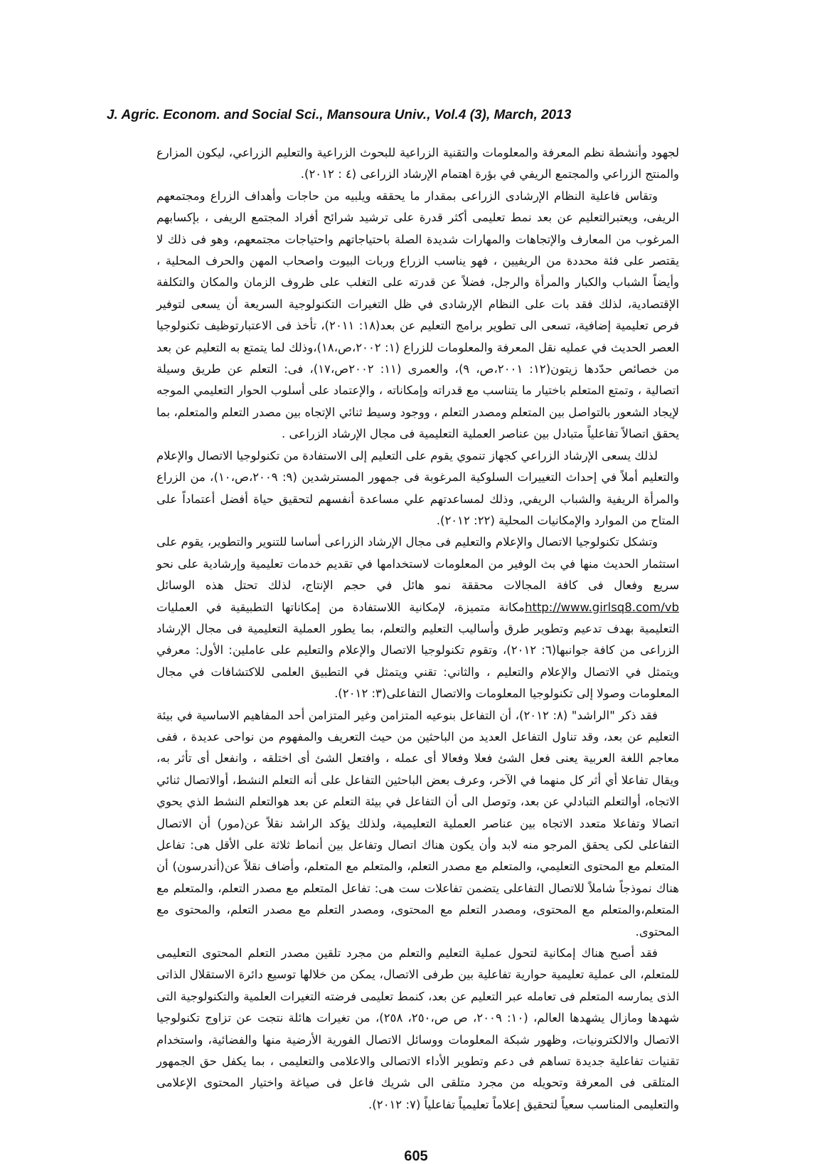J. Agric. Econom. and Social Sci., Mansoura Univ., Vol.4 (3), March, 2013
لجهود وأنشطة نظم المعرفة والمعلومات والتقنية الزراعية للبحوث الزراعية والتعليم الزراعي، ليكون المزارع والمنتج الزراعي والمجتمع الريفي في بؤرة اهتمام الإرشاد الزراعى (٤ : ٢٠١٢).
وتقاس فاعلية النظام الإرشادى الزراعى بمقدار ما يحققه ويلبيه من حاجات وأهداف الزراع ومجتمعهم الريفى، ويعتبرالتعليم عن بعد نمط تعليمى أكثر قدرة على ترشيد شرائح أفراد المجتمع الريفى ، بإكسابهم المرغوب من المعارف والإتجاهات والمهارات شديدة الصلة باحتياجاتهم واحتياجات مجتمعهم، وهو فى ذلك لا يقتصر على فئة محددة من الريفيين ، فهو يناسب الزراع وربات البيوت واصحاب المهن والحرف المحلية ، وأيضاً الشباب والكبار والمرأة والرجل، فضلاً عن قدرته على التغلب على ظروف الزمان والمكان والتكلفة الإقتصادية، لذلك فقد بات على النظام الإرشادى في ظل التغيرات التكنولوجية السريعة أن يسعى لتوفير فرص تعليمية إضافية، تسعى الى تطوير برامج التعليم عن بعد(١٨: ٢٠١١)، تأخذ فى الاعتبارتوظيف تكنولوجيا العصر الحديث في عمليه نقل المعرفة والمعلومات للزراع (١: ٢٠٠٢،ص،١٨)،وذلك لما يتمتع به التعليم عن بعد من خصائص حدّدها زيتون(١٢: ٢٠٠١،ص، ٩)، والعمرى (١١: ٢٠٠٢ص،١٧)، فى: التعلم عن طريق وسيلة اتصالية ، وتمتع المتعلم باختيار ما يتناسب مع قدراته وإمكاناته ، والإعتماد على أسلوب الحوار التعليمي الموجه لإيجاد الشعور بالتواصل بين المتعلم ومصدر التعلم ، ووجود وسيط ثنائي الإتجاه بين مصدر التعلم والمتعلم، بما يحقق اتصالاً تفاعلياً متبادل بين عناصر العملية التعليمية فى مجال الإرشاد الزراعى .
لذلك يسعى الإرشاد الزراعي كجهاز تنموي يقوم على التعليم إلى الاستفادة من تكنولوجيا الاتصال والإعلام والتعليم أملاً في إحداث التغييرات السلوكية المرغوبة فى جمهور المسترشدين (٩: ٢٠٠٩،ص،١٠)، من الزراع والمرأة الريفية والشباب الريفي, وذلك لمساعدتهم علي مساعدة أنفسهم لتحقيق حياة أفضل أعتماداً على المتاح من الموارد والإمكانيات المحلية (٢٢: ٢٠١٢).
وتشكل تكنولوجيا الاتصال والإعلام والتعليم فى مجال الإرشاد الزراعى أساسا للتنوير والتطوير، يقوم على استثمار الحديث منها في بث الوفير من المعلومات لاستخدامها في تقديم خدمات تعليمية وإرشادية على نحو سريع وفعال فى كافة المجالات محققة نمو هائل في حجم الإنتاج، لذلك تحتل هذه الوسائل http://www.girlsq8.com/vbمكانة متميزة، لإمكانية اللاستفادة من إمكاناتها التطبيقية في العمليات التعليمية بهدف تدعيم وتطوير طرق وأساليب التعليم والتعلم، بما يطور العملية التعليمية فى مجال الإرشاد الزراعى من كافة جوانبها(٦: ٢٠١٢)، وتقوم تكنولوجيا الاتصال والإعلام والتعليم على عاملين: الأول: معرفي ويتمثل في الاتصال والإعلام والتعليم ، والثاني: تقني ويتمثل في التطبيق العلمى للاكتشافات في مجال المعلومات وصولا إلى تكنولوجيا المعلومات والاتصال التفاعلى(٣: ٢٠١٢).
فقد ذكر "الراشد" (٨: ٢٠١٢)، أن التفاعل بنوعيه المتزامن وغير المتزامن أحد المفاهيم الاساسية في بيئة التعليم عن بعد، وقد تناول التفاعل العديد من الباحثين من حيث التعريف والمفهوم من نواحى عديدة ، ففى معاجم اللغة العربية يعنى فعل الشئ فعلا وفعالا أى عمله ، وافتعل الشئ أى اختلقه ، وانفعل أى تأثر به، ويقال تفاعلا أي أثر كل منهما في الآخر، وعرف بعض الباحثين التفاعل على أنه التعلم النشط، أوالاتصال ثنائي الاتجاه، أوالتعلم التبادلي عن بعد، وتوصل الى أن التفاعل في بيئة التعلم عن بعد هوالتعلم النشط الذي يحوي اتصالا وتفاعلا متعدد الاتجاه بين عناصر العملية التعليمية، ولذلك يؤكد الراشد نقلاً عن(مور) أن الاتصال التفاعلى لكى يحقق المرجو منه لابد وأن يكون هناك اتصال وتفاعل بين أنماط ثلاثة على الأقل هى: تفاعل المتعلم مع المحتوى التعليمي، والمتعلم مع مصدر التعلم، والمتعلم مع المتعلم، وأضاف نقلاً عن(أندرسون) أن هناك نموذجاً شاملاً للاتصال التفاعلى يتضمن تفاعلات ست هى: تفاعل المتعلم مع مصدر التعلم، والمتعلم مع المتعلم،والمتعلم مع المحتوى، ومصدر التعلم مع المحتوى، ومصدر التعلم مع مصدر التعلم، والمحتوى مع المحتوى.
فقد أصبح هناك إمكانية لتحول عملية التعليم والتعلم من مجرد تلقين مصدر التعلم المحتوى التعليمى للمتعلم، الى عملية تعليمية حوارية تفاعلية بين طرفى الاتصال، يمكن من خلالها توسيع دائرة الاستقلال الذاتى الذى يمارسه المتعلم فى تعامله عبر التعليم عن بعد، كنمط تعليمى فرضته التغيرات العلمية والتكنولوجية التى شهدها ومازال يشهدها العالم، (١٠: ٢٠٠٩، ص ص،٢٥٠، ٢٥٨)، من تغيرات هائلة نتجت عن تزاوج تكنولوجيا الاتصال والالكترونيات، وظهور شبكة المعلومات ووسائل الاتصال الفورية الأرضية منها والفضائية، واستخدام تقنيات تفاعلية جديدة تساهم فى دعم وتطوير الأداء الاتصالى والاعلامى والتعليمى ، بما يكفل حق الجمهور المتلقى فى المعرفة وتحويله من مجرد متلقى الى شريك فاعل فى صياغة واختيار المحتوى الإعلامى والتعليمى المناسب سعياً لتحقيق إعلاماً تعليمياً تفاعلياً (٧: ٢٠١٢).
605